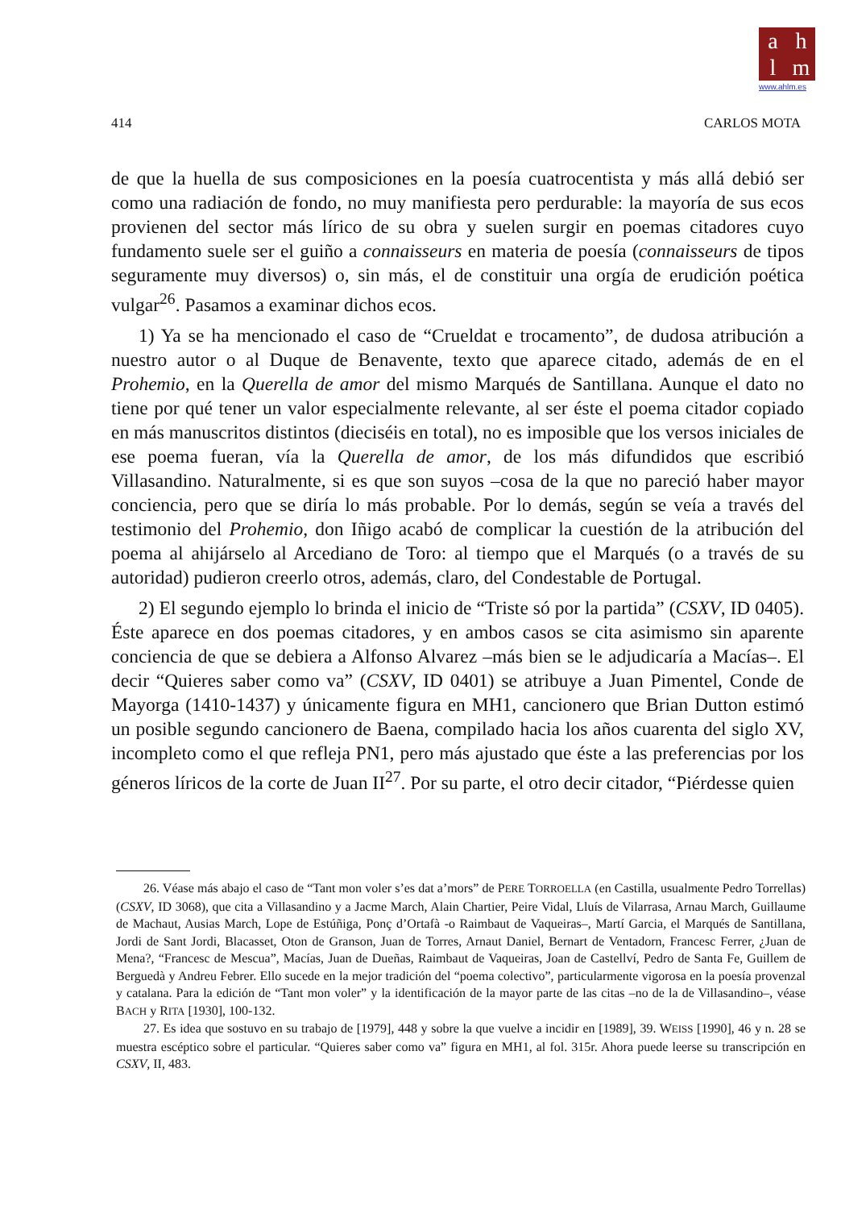a h
l m
www.ahlm.es
414 CARLOS MOTA
de que la huella de sus composiciones en la poesía cuatrocentista y más allá debió ser como una radiación de fondo, no muy manifiesta pero perdurable: la mayoría de sus ecos provienen del sector más lírico de su obra y suelen surgir en poemas citadores cuyo fundamento suele ser el guiño a connaisseurs en materia de poesía (connaisseurs de tipos seguramente muy diversos) o, sin más, el de constituir una orgía de erudición poética vulgar<sup>26</sup>. Pasamos a examinar dichos ecos.
1) Ya se ha mencionado el caso de “Crueldat e trocamento”, de dudosa atribución a nuestro autor o al Duque de Benavente, texto que aparece citado, además de en el Prohemio, en la Querella de amor del mismo Marqués de Santillana. Aunque el dato no tiene por qué tener un valor especialmente relevante, al ser éste el poema citador copiado en más manuscritos distintos (dieciséis en total), no es imposible que los versos iniciales de ese poema fueran, vía la Querella de amor, de los más difundidos que escribió Villasandino. Naturalmente, si es que son suyos –cosa de la que no pareció haber mayor conciencia, pero que se diría lo más probable. Por lo demás, según se veía a través del testimonio del Prohemio, don Iñigo acabó de complicar la cuestión de la atribución del poema al ahijárselo al Arcediano de Toro: al tiempo que el Marqués (o a través de su autoridad) pudieron creerlo otros, además, claro, del Condestable de Portugal.
2) El segundo ejemplo lo brinda el inicio de “Triste só por la partida” (CSXV, ID 0405). Éste aparece en dos poemas citadores, y en ambos casos se cita asimismo sin aparente conciencia de que se debiera a Alfonso Alvarez –más bien se le adjudicaría a Macías–. El decir “Quieres saber como va” (CSXV, ID 0401) se atribuye a Juan Pimentel, Conde de Mayorga (1410-1437) y únicamente figura en MH1, cancionero que Brian Dutton estimó un posible segundo cancionero de Baena, compilado hacia los años cuarenta del siglo XV, incompleto como el que refleja PN1, pero más ajustado que éste a las preferencias por los géneros líricos de la corte de Juan II<sup>27</sup>. Por su parte, el otro decir citador, “Piérdesse quien
26. Véase más abajo el caso de “Tant mon voler s’es dat a’mors” de PERE TORROELLA (en Castilla, usualmente Pedro Torrellas) (CSXV, ID 3068), que cita a Villasandino y a Jacme March, Alain Chartier, Peire Vidal, Lluís de Vilarrasa, Arnau March, Guillaume de Machaut, Ausias March, Lope de Estúñiga, Ponç d’Ortafà -o Raimbaut de Vaqueiras–, Martí Garcia, el Marqués de Santillana, Jordi de Sant Jordi, Blacasset, Oton de Granson, Juan de Torres, Arnaut Daniel, Bernart de Ventadorn, Francesc Ferrer, ¿Juan de Mena?, “Francesc de Mescua”, Macías, Juan de Dueñas, Raimbaut de Vaqueiras, Joan de Castellví, Pedro de Santa Fe, Guillem de Berguedà y Andreu Febrer. Ello sucede en la mejor tradición del “poema colectivo”, particularmente vigorosa en la poesía provenzal y catalana. Para la edición de “Tant mon voler” y la identificación de la mayor parte de las citas –no de la de Villasandino–, véase BACH y RITA [1930], 100-132.
27. Es idea que sostuvo en su trabajo de [1979], 448 y sobre la que vuelve a incidir en [1989], 39. WEISS [1990], 46 y n. 28 se muestra escéptico sobre el particular. “Quieres saber como va” figura en MH1, al fol. 315r. Ahora puede leerse su transcripción en CSXV, II, 483.